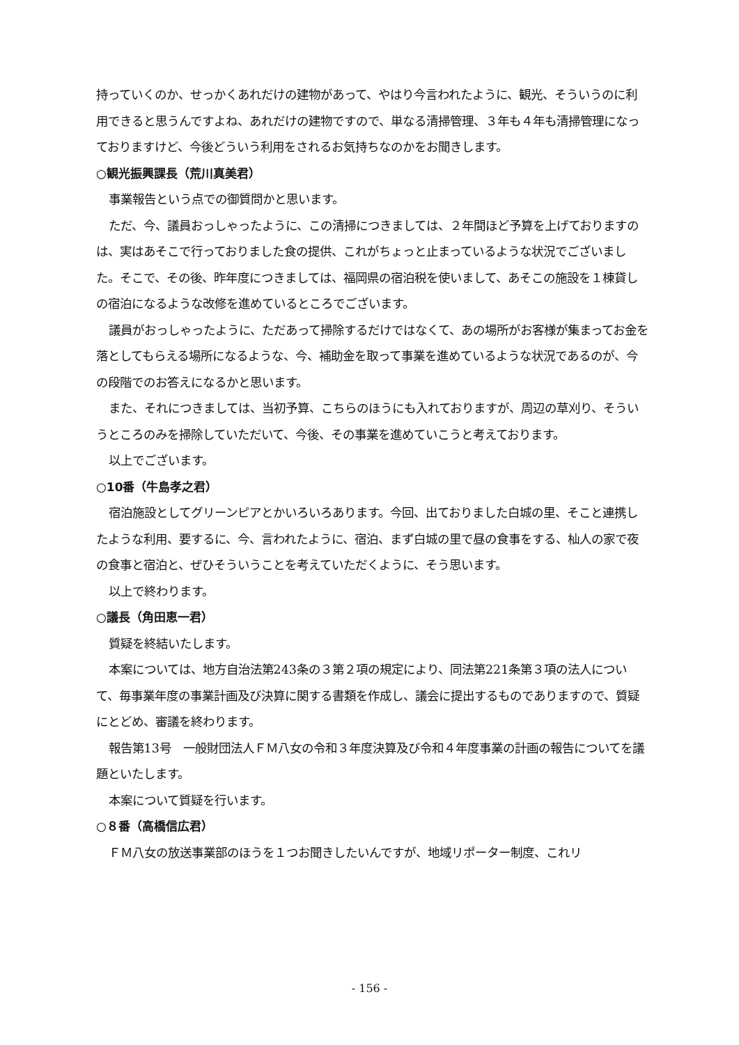持っていくのか、せっかくあれだけの建物があって、やはり今言われたように、観光、そういうのに利用できると思うんですよね、あれだけの建物ですので、単なる清掃管理、３年も４年も清掃管理になっておりますけど、今後どういう利用をされるお気持ちなのかをお聞きします。
○観光振興課長（荒川真美君）
事業報告という点での御質問かと思います。
ただ、今、議員おっしゃったように、この清掃につきましては、２年間ほど予算を上げておりますのは、実はあそこで行っておりました食の提供、これがちょっと止まっているような状況でございました。そこで、その後、昨年度につきましては、福岡県の宿泊税を使いまして、あそこの施設を１棟貸しの宿泊になるような改修を進めているところでございます。
議員がおっしゃったように、ただあって掃除するだけではなくて、あの場所がお客様が集まってお金を落としてもらえる場所になるような、今、補助金を取って事業を進めているような状況であるのが、今の段階でのお答えになるかと思います。
また、それにつきましては、当初予算、こちらのほうにも入れておりますが、周辺の草刈り、そういうところのみを掃除していただいて、今後、その事業を進めていこうと考えております。
以上でございます。
○10番（牛島孝之君）
宿泊施設としてグリーンピアとかいろいろあります。今回、出ておりました白城の里、そこと連携したような利用、要するに、今、言われたように、宿泊、まず白城の里で昼の食事をする、杣人の家で夜の食事と宿泊と、ぜひそういうことを考えていただくように、そう思います。
以上で終わります。
○議長（角田恵一君）
質疑を終結いたします。
本案については、地方自治法第243条の３第２項の規定により、同法第221条第３項の法人について、毎事業年度の事業計画及び決算に関する書類を作成し、議会に提出するものでありますので、質疑にとどめ、審議を終わります。
報告第13号　一般財団法人ＦＭ八女の令和３年度決算及び令和４年度事業の計画の報告についてを議題といたします。
本案について質疑を行います。
○８番（高橋信広君）
ＦＭ八女の放送事業部のほうを１つお聞きしたいんですが、地域リポーター制度、これリ
- 156 -